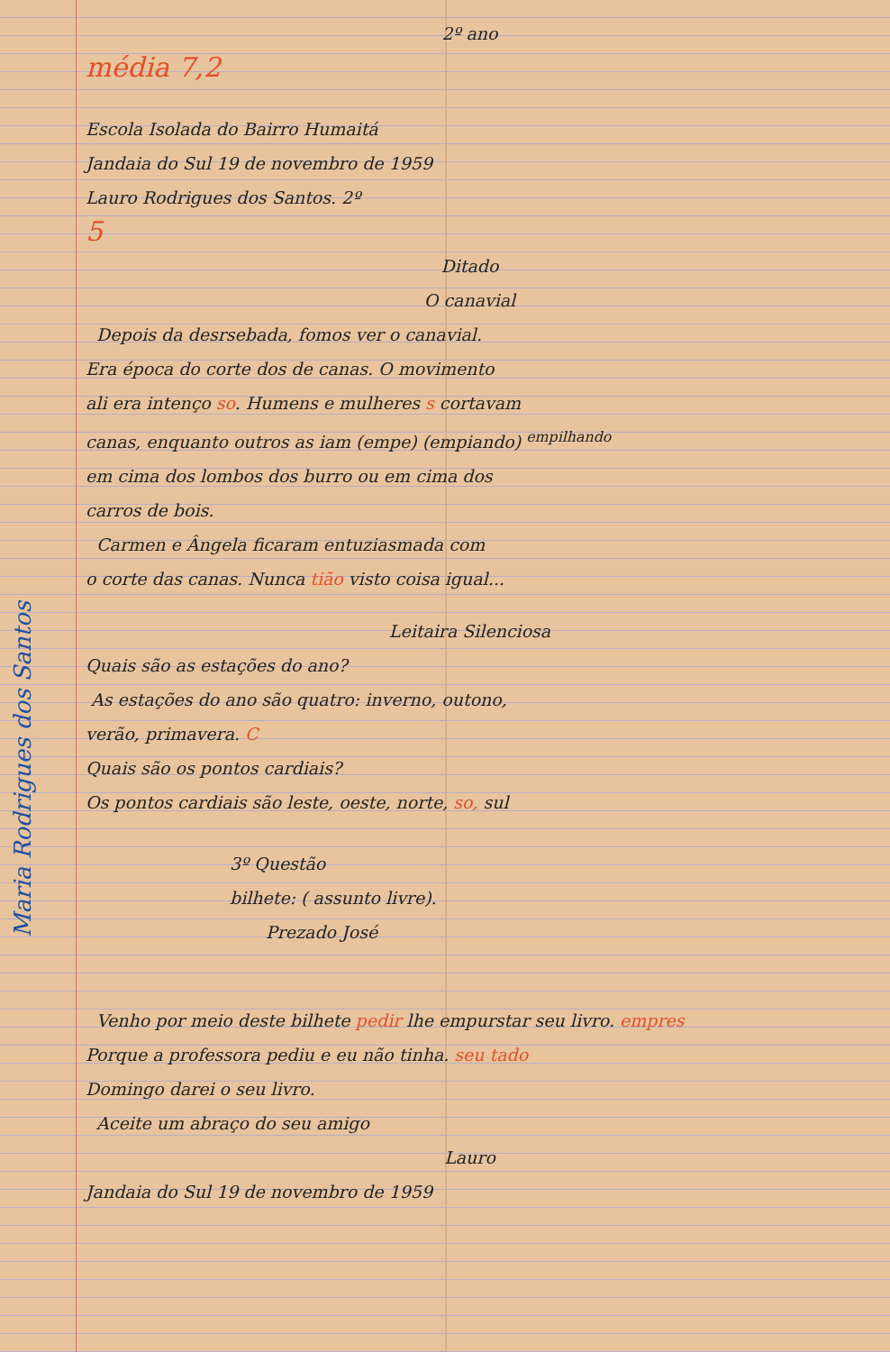2º ano
média 7,2
Escola Isolada do Bairro Humaitá
Jandaia do Sul 19 de novembro de 1959
Lauro Rodrigues dos Santos. 2º
5
Ditado
O canavial
Depois da desrsebada, fomos ver o canavial.
Era época do corte dos de canas. O movimento
ali era intenço so. Humens e mulheres s cortavam
canas, enquanto outros as iam (empe) (empiando) <sup>empilhando</sup>
em cima dos lombos dos burro ou em cima dos
carros de bois.
Carmen e Ângela ficaram entuziasmada com
o corte das canas. Nunca tião visto coisa igual...
Leitaira Silenciosa
Quais são as estações do ano?
As estações do ano são quatro: inverno, outono,
verão, primavera. C
Quais são os pontos cardiais?
Os pontos cardiais são leste, oeste, norte, so, sul
3º Questão
bilhete: ( assunto livre).
Prezado José
Venho por meio deste bilhete pedir lhe empurstar seu livro. empres
Porque a professora pediu e eu não tinha. seu tado
Domingo darei o seu livro.
Aceite um abraço do seu amigo
Lauro
Jandaia do Sul 19 de novembro de 1959
Maria Rodrigues dos Santos